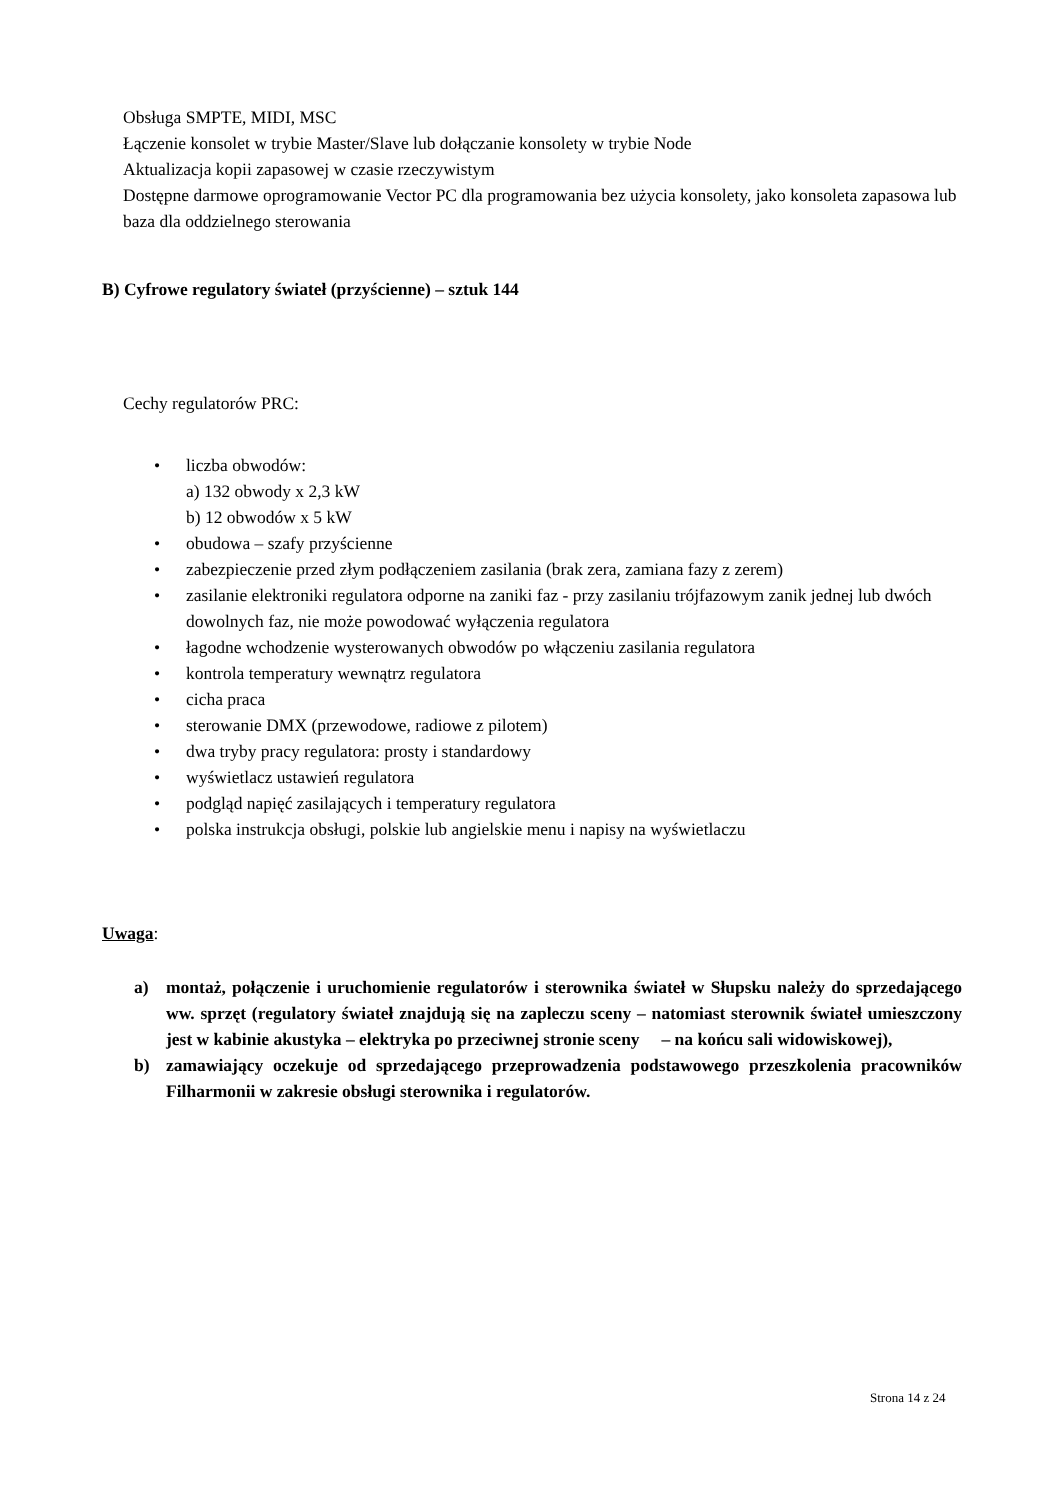Obsługa SMPTE, MIDI, MSC
Łączenie konsolet w trybie Master/Slave lub dołączanie konsolety w trybie Node
Aktualizacja kopii zapasowej w czasie rzeczywistym
Dostępne darmowe oprogramowanie Vector PC dla programowania bez użycia konsolety, jako konsoleta zapasowa lub baza dla oddzielnego sterowania
B) Cyfrowe regulatory świateł (przyścienne) – sztuk 144
Cechy regulatorów PRC:
• liczba obwodów:
a) 132 obwody x 2,3 kW
b) 12 obwodów x 5 kW
• obudowa – szafy przyścienne
• zabezpieczenie przed złym podłączeniem zasilania (brak zera, zamiana fazy z zerem)
• zasilanie elektroniki regulatora odporne na zaniki faz - przy zasilaniu trójfazowym zanik jednej lub dwóch dowolnych faz, nie może powodować wyłączenia regulatora
• łagodne wchodzenie wysterowanych obwodów po włączeniu zasilania regulatora
• kontrola temperatury wewnątrz regulatora
• cicha praca
• sterowanie DMX (przewodowe, radiowe z pilotem)
• dwa tryby pracy regulatora: prosty i standardowy
• wyświetlacz ustawień regulatora
• podgląd napięć zasilających i temperatury regulatora
• polska instrukcja obsługi, polskie lub angielskie menu i napisy na wyświetlaczu
Uwaga:
a) montaż, połączenie i uruchomienie regulatorów i sterownika świateł w Słupsku należy do sprzedającego ww. sprzęt (regulatory świateł znajdują się na zapleczu sceny – natomiast sterownik świateł umieszczony jest w kabinie akustyka – elektryka po przeciwnej stronie sceny – na końcu sali widowiskowej),
b) zamawiający oczekuje od sprzedającego przeprowadzenia podstawowego przeszkolenia pracowników Filharmonii w zakresie obsługi sterownika i regulatorów.
Strona 14 z 24